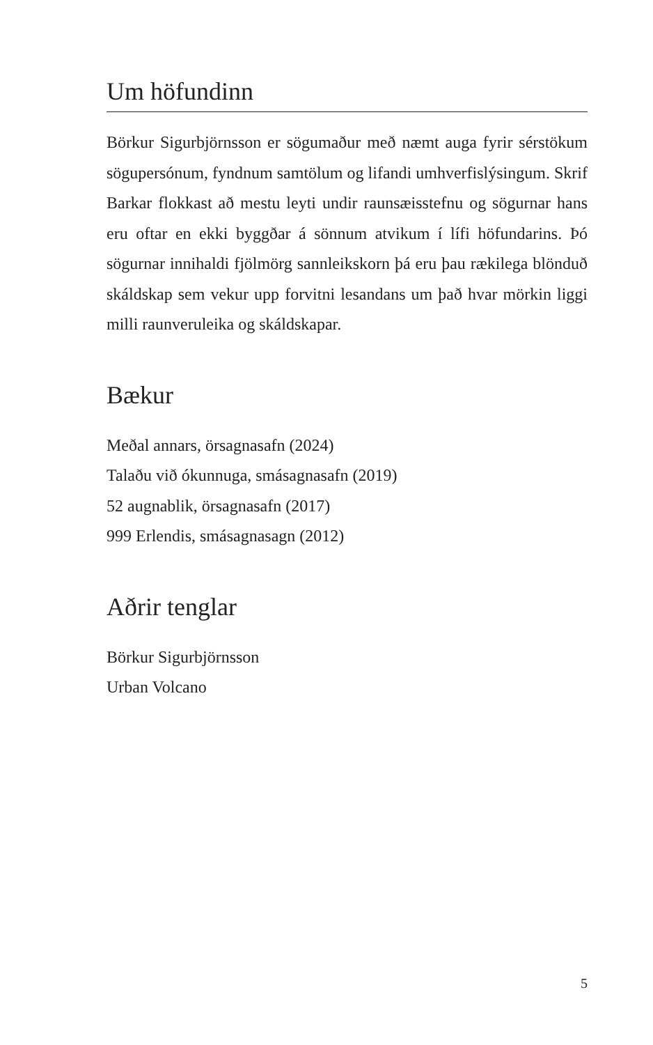Um höfundinn
Börkur Sigurbjörnsson er sögumaður með næmt auga fyrir sérstökum sögupersónum, fyndnum samtölum og lifandi umhverfislýsingum. Skrif Barkar flokkast að mestu leyti undir raunsæisstefnu og sögurnar hans eru oftar en ekki byggðar á sönnum atvikum í lífi höfundarins. Þó sögurnar innihaldi fjölmörg sannleikskorn þá eru þau rækilega blönduð skáldskap sem vekur upp forvitni lesandans um það hvar mörkin liggi milli raunveruleika og skáldskapar.
Bækur
Meðal annars, örsagnasafn (2024)
Talaðu við ókunnuga, smásagnasafn (2019)
52 augnablik, örsagnasafn (2017)
999 Erlendis, smásagnasagn (2012)
Aðrir tenglar
Börkur Sigurbjörnsson
Urban Volcano
5